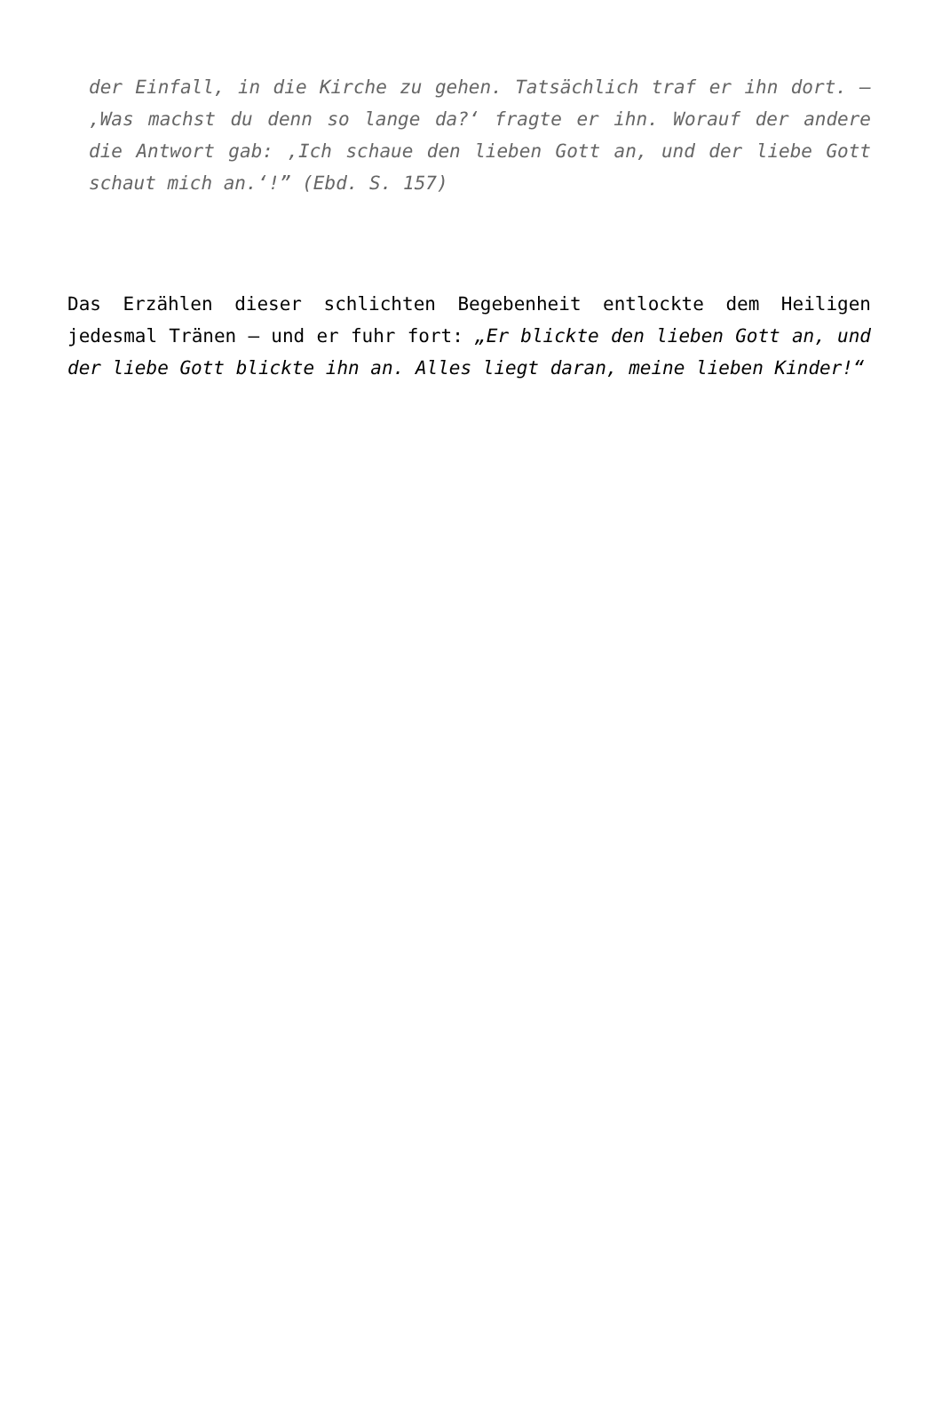der Einfall, in die Kirche zu gehen. Tatsächlich traf er ihn dort. – ‚Was machst du denn so lange da?‘ fragte er ihn. Worauf der andere die Antwort gab: ‚Ich schaue den lieben Gott an, und der liebe Gott schaut mich an.‘!” (Ebd. S. 157)
Das Erzählen dieser schlichten Begebenheit entlockte dem Heiligen jedesmal Tränen – und er fuhr fort: „Er blickte den lieben Gott an, und der liebe Gott blickte ihn an. Alles liegt daran, meine lieben Kinder!“